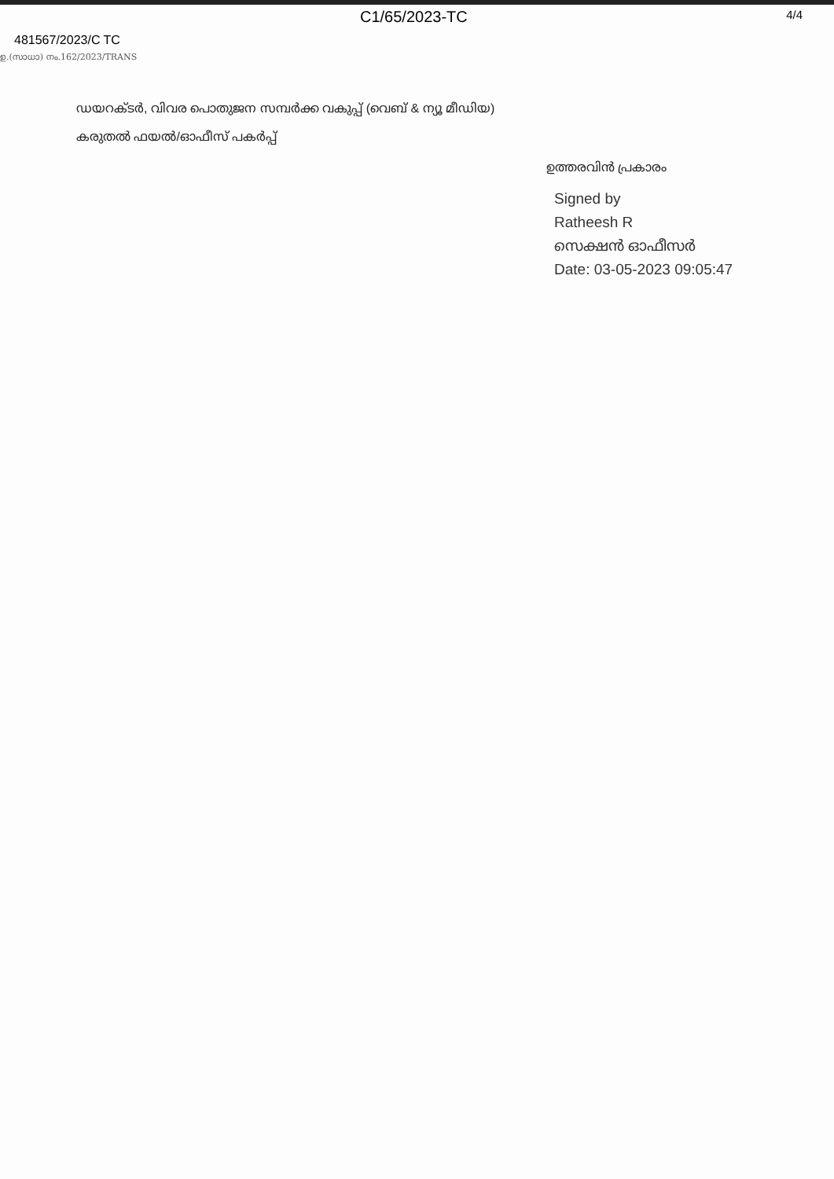C1/65/2023-TC 4/4
481567/2023/C TC
ഉ.(സാധാ) നം.162/2023/TRANS
ഡയറക്ടർ, വിവര പൊതുജന സമ്പർക്ക വകുപ്പ് (വെബ് & ന്യൂ മീഡിയ)
കരുതൽ ഫയൽ/ഓഫീസ് പകർപ്പ്
ഉത്തരവിൻ പ്രകാരം
Signed by
Ratheesh R
സെക്ഷൻ ഓഫീസർ
Date: 03-05-2023 09:05:47